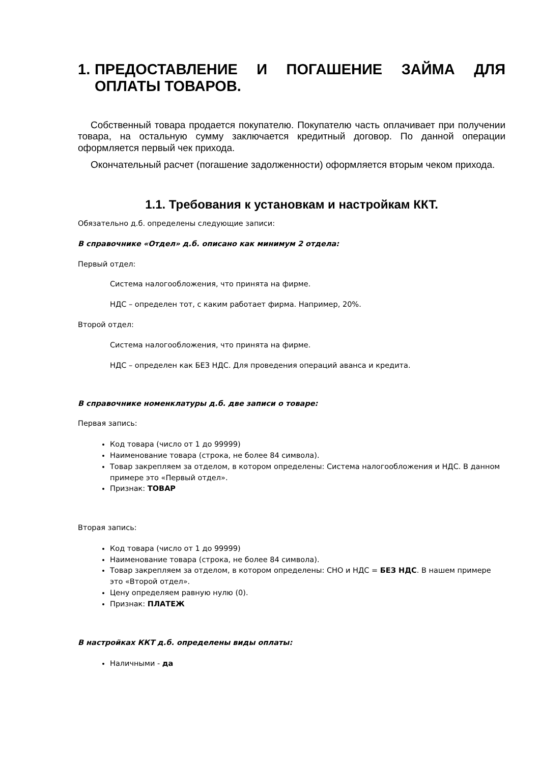1. ПРЕДОСТАВЛЕНИЕ И ПОГАШЕНИЕ ЗАЙМА ДЛЯ ОПЛАТЫ ТОВАРОВ.
Собственный товара продается покупателю. Покупателю часть оплачивает при получении товара, на остальную сумму заключается кредитный договор. По данной операции оформляется первый чек прихода.
Окончательный расчет (погашение задолженности) оформляется вторым чеком прихода.
1.1. Требования к установкам и настройкам ККТ.
Обязательно д.б. определены следующие записи:
В справочнике «Отдел» д.б. описано как минимум 2 отдела:
Первый отдел:
Система налогообложения, что принята на фирме.
НДС – определен тот, с каким работает фирма. Например, 20%.
Второй отдел:
Система налогообложения, что принята на фирме.
НДС – определен как БЕЗ НДС. Для проведения операций аванса и кредита.
В справочнике номенклатуры д.б. две записи о товаре:
Первая запись:
Код товара (число от 1 до 99999)
Наименование товара (строка, не более 84 символа).
Товар закрепляем за отделом, в котором определены: Система налогообложения и НДС. В данном примере это «Первый отдел».
Признак: ТОВАР
Вторая запись:
Код товара (число от 1 до 99999)
Наименование товара (строка, не более 84 символа).
Товар закрепляем за отделом, в котором определены: СНО и НДС = БЕЗ НДС. В нашем примере это «Второй отдел».
Цену определяем равную нулю (0).
Признак: ПЛАТЕЖ
В настройках ККТ д.б. определены виды оплаты:
Наличными - да